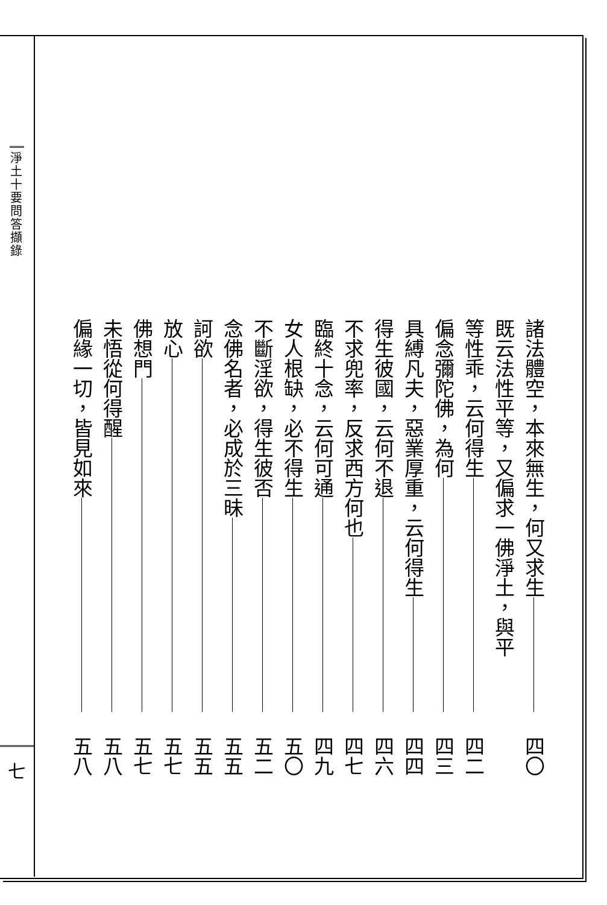淨土十要問答擷錄
七
諸法體空，本來無生，何又求生 四〇
既云法性平等，又偏求一佛淨土，與平
等性乖，云何得生 四二
偏念彌陀佛，為何 四三
具縛凡夫，惡業厚重，云何得生 四四
得生彼國，云何不退 四六
不求兜率，反求西方何也 四七
臨終十念，云何可通 四九
女人根缺，必不得生 五〇
不斷淫欲，得生彼否 五二
念佛名者，必成於三昧 五五
訶欲 五五
放心 五七
佛想門 五七
未悟從何得醒 五八
偏緣一切，皆見如來 五八